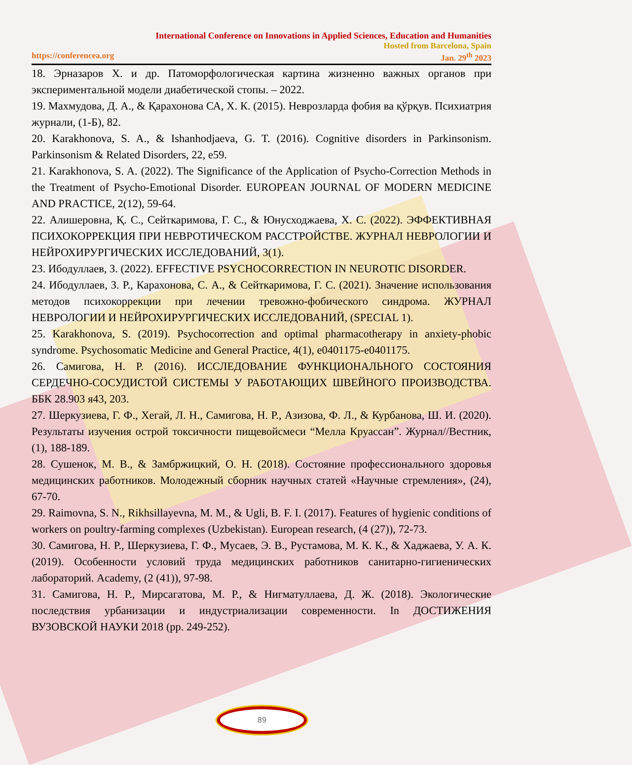International Conference on Innovations in Applied Sciences, Education and Humanities
Hosted from Barcelona, Spain
https://conferencea.org Jan. 29<sup>th</sup> 2023
18. Эрназаров Х. и др. Патоморфологическая картина жизненно важных органов при экспериментальной модели диабетической стопы. – 2022.
19. Махмудова, Д. А., & Қарахонова СА, Х. К. (2015). Неврозларда фобия ва қўрқув. Психиатрия журнали, (1-Б), 82.
20. Karakhonova, S. A., & Ishanhodjaeva, G. T. (2016). Cognitive disorders in Parkinsonism. Parkinsonism & Related Disorders, 22, e59.
21. Karakhonova, S. A. (2022). The Significance of the Application of Psycho-Correction Methods in the Treatment of Psycho-Emotional Disorder. EUROPEAN JOURNAL OF MODERN MEDICINE AND PRACTICE, 2(12), 59-64.
22. Алишеровна, Қ. С., Сейткаримова, Г. С., & Юнусходжаева, Х. С. (2022). ЭФФЕКТИВНАЯ ПСИХОКОРРЕКЦИЯ ПРИ НЕВРОТИЧЕСКОМ РАССТРОЙСТВЕ. ЖУРНАЛ НЕВРОЛОГИИ И НЕЙРОХИРУРГИЧЕСКИХ ИССЛЕДОВАНИЙ, 3(1).
23. Ибодуллаев, З. (2022). EFFECTIVE PSYCHOCORRECTION IN NEUROTIC DISORDER.
24. Ибодуллаев, З. Р., Карахонова, С. А., & Сейткаримова, Г. С. (2021). Значение использования методов психокоррекции при лечении тревожно-фобического синдрома. ЖУРНАЛ НЕВРОЛОГИИ И НЕЙРОХИРУРГИЧЕСКИХ ИССЛЕДОВАНИЙ, (SPECIAL 1).
25. Karakhonova, S. (2019). Psychocorrection and optimal pharmacotherapy in anxiety-phobic syndrome. Psychosomatic Medicine and General Practice, 4(1), e0401175-e0401175.
26. Самигова, Н. Р. (2016). ИССЛЕДОВАНИЕ ФУНКЦИОНАЛЬНОГО СОСТОЯНИЯ СЕРДЕЧНО-СОСУДИСТОЙ СИСТЕМЫ У РАБОТАЮЩИХ ШВЕЙНОГО ПРОИЗВОДСТВА. ББК 28.903 я43, 203.
27. Шеркузиева, Г. Ф., Хегай, Л. Н., Самигова, Н. Р., Азизова, Ф. Л., & Курбанова, Ш. И. (2020). Результаты изучения острой токсичности пищевойсмеси “Мелла Круассан”. Журнал//Вестник, (1), 188-189.
28. Сушенок, М. В., & Замбржицкий, О. Н. (2018). Состояние профессионального здоровья медицинских работников. Молодежный сборник научных статей «Научные стремления», (24), 67-70.
29. Raimovna, S. N., Rikhsillayevna, M. M., & Ugli, B. F. I. (2017). Features of hygienic conditions of workers on poultry-farming complexes (Uzbekistan). European research, (4 (27)), 72-73.
30. Самигова, Н. Р., Шеркузиева, Г. Ф., Мусаев, Э. В., Рустамова, М. К. К., & Хаджаева, У. А. К. (2019). Особенности условий труда медицинских работников санитарно-гигиенических лабораторий. Academy, (2 (41)), 97-98.
31. Самигова, Н. Р., Мирсагатова, М. Р., & Нигматуллаева, Д. Ж. (2018). Экологические последствия урбанизации и индустриализации современности. In ДОСТИЖЕНИЯ ВУЗОВСКОЙ НАУКИ 2018 (pp. 249-252).
89